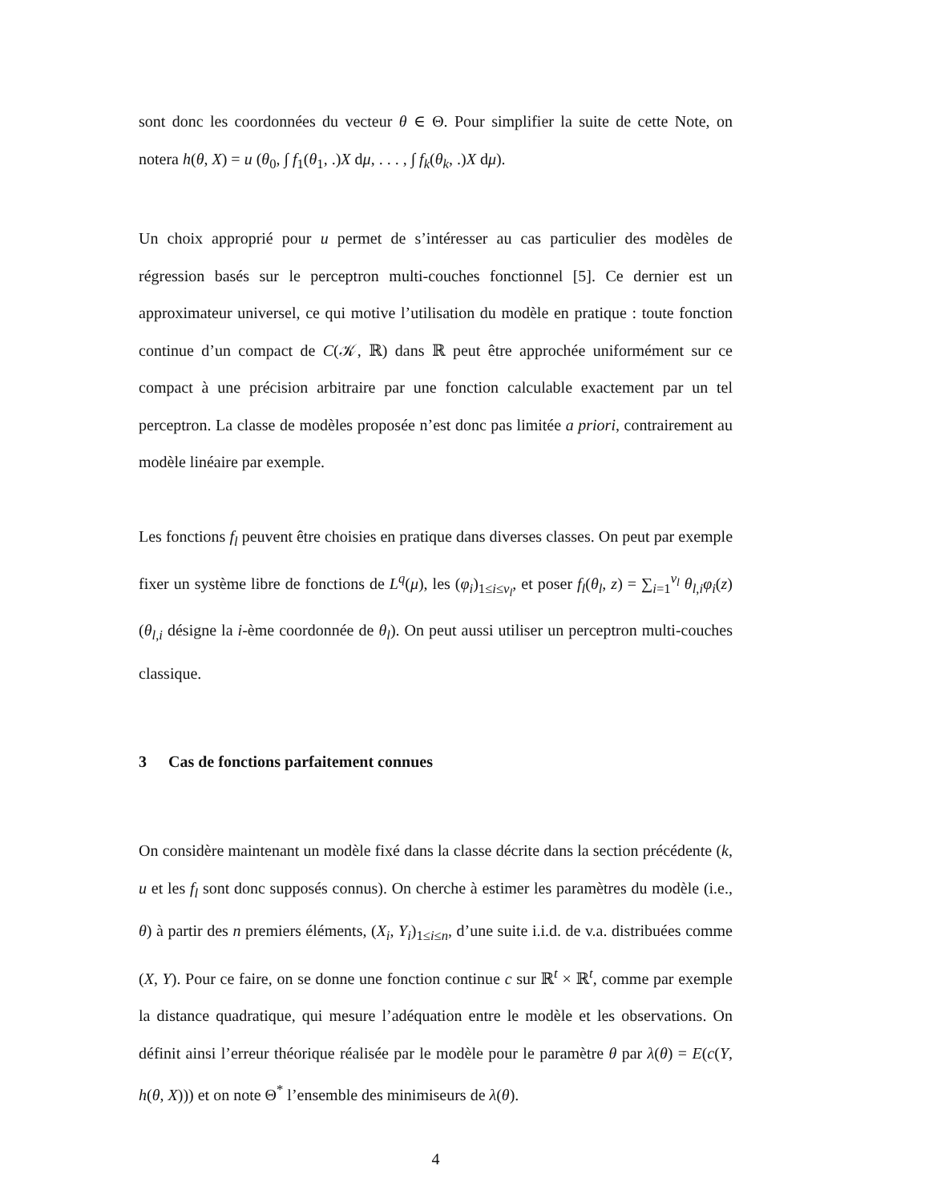sont donc les coordonnées du vecteur θ ∈ Θ. Pour simplifier la suite de cette Note, on notera h(θ, X) = u (θ<sub>0</sub>, ∫ f<sub>1</sub>(θ<sub>1</sub>, .)X dμ, . . . , ∫ f<sub>k</sub>(θ<sub>k</sub>, .)X dμ).
Un choix approprié pour u permet de s’intéresser au cas particulier des modèles de régression basés sur le perceptron multi-couches fonctionnel [5]. Ce dernier est un approximateur universel, ce qui motive l’utilisation du modèle en pratique : toute fonction continue d’un compact de C(𝒦, ℝ) dans ℝ peut être approchée uniformément sur ce compact à une précision arbitraire par une fonction calculable exactement par un tel perceptron. La classe de modèles proposée n’est donc pas limitée a priori, contrairement au modèle linéaire par exemple.
Les fonctions f<sub>l</sub> peuvent être choisies en pratique dans diverses classes. On peut par exemple fixer un système libre de fonctions de L<sup>q</sup>(μ), les (φ<sub>i</sub>)<sub>1≤i≤v<sub>l</sub></sub>, et poser f<sub>l</sub>(θ<sub>l</sub>, z) = ∑<sub>i=1</sub><sup>v<sub>l</sub></sup> θ<sub>l,i</sub>φ<sub>i</sub>(z) (θ<sub>l,i</sub> désigne la i-ème coordonnée de θ<sub>l</sub>). On peut aussi utiliser un perceptron multi-couches classique.
3 Cas de fonctions parfaitement connues
On considère maintenant un modèle fixé dans la classe décrite dans la section précédente (k, u et les f<sub>l</sub> sont donc supposés connus). On cherche à estimer les paramètres du modèle (i.e., θ) à partir des n premiers éléments, (X<sub>i</sub>, Y<sub>i</sub>)<sub>1≤i≤n</sub>, d’une suite i.i.d. de v.a. distribuées comme (X, Y). Pour ce faire, on se donne une fonction continue c sur ℝ<sup>t</sup> × ℝ<sup>t</sup>, comme par exemple la distance quadratique, qui mesure l’adéquation entre le modèle et les observations. On définit ainsi l’erreur théorique réalisée par le modèle pour le paramètre θ par λ(θ) = E(c(Y, h(θ, X))) et on note Θ<sup>*</sup> l’ensemble des minimiseurs de λ(θ).
4